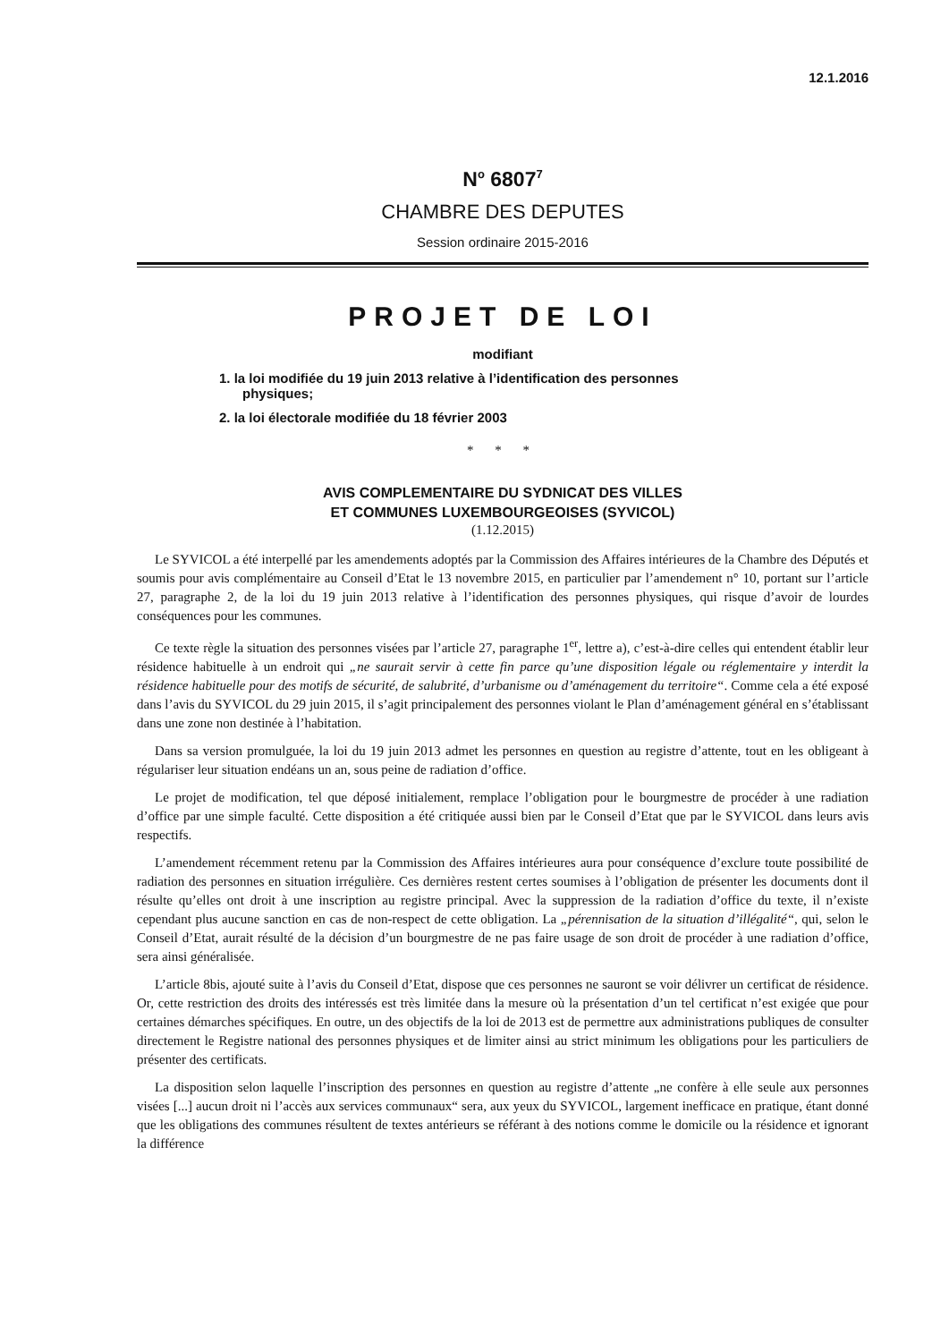12.1.2016
N<sup>o</sup> 6807<sup>7</sup>
CHAMBRE DES DEPUTES
Session ordinaire 2015-2016
PROJET DE LOI
modifiant
1. la loi modifiée du 19 juin 2013 relative à l’identification des personnes physiques;
2. la loi électorale modifiée du 18 février 2003
* * *
AVIS COMPLEMENTAIRE DU SYDNICAT DES VILLES
ET COMMUNES LUXEMBOURGEOISES (SYVICOL)
(1.12.2015)
Le SYVICOL a été interpellé par les amendements adoptés par la Commission des Affaires intérieures de la Chambre des Députés et soumis pour avis complémentaire au Conseil d’Etat le 13 novembre 2015, en particulier par l’amendement n° 10, portant sur l’article 27, paragraphe 2, de la loi du 19 juin 2013 relative à l’identification des personnes physiques, qui risque d’avoir de lourdes conséquences pour les communes.
Ce texte règle la situation des personnes visées par l’article 27, paragraphe 1<sup>er</sup>, lettre a), c’est-à-dire celles qui entendent établir leur résidence habituelle à un endroit qui „ne saurait servir à cette fin parce qu’une disposition légale ou réglementaire y interdit la résidence habituelle pour des motifs de sécurité, de salubrité, d’urbanisme ou d’aménagement du territoire“. Comme cela a été exposé dans l’avis du SYVICOL du 29 juin 2015, il s’agit principalement des personnes violant le Plan d’aménagement général en s’établissant dans une zone non destinée à l’habitation.
Dans sa version promulguée, la loi du 19 juin 2013 admet les personnes en question au registre d’attente, tout en les obligeant à régulariser leur situation endéans un an, sous peine de radiation d’office.
Le projet de modification, tel que déposé initialement, remplace l’obligation pour le bourgmestre de procéder à une radiation d’office par une simple faculté. Cette disposition a été critiquée aussi bien par le Conseil d’Etat que par le SYVICOL dans leurs avis respectifs.
L’amendement récemment retenu par la Commission des Affaires intérieures aura pour conséquence d’exclure toute possibilité de radiation des personnes en situation irrégulière. Ces dernières restent certes soumises à l’obligation de présenter les documents dont il résulte qu’elles ont droit à une inscription au registre principal. Avec la suppression de la radiation d’office du texte, il n’existe cependant plus aucune sanction en cas de non-respect de cette obligation. La „pérennisation de la situation d’illégalité“, qui, selon le Conseil d’Etat, aurait résulté de la décision d’un bourgmestre de ne pas faire usage de son droit de procéder à une radiation d’office, sera ainsi généralisée.
L’article 8bis, ajouté suite à l’avis du Conseil d’Etat, dispose que ces personnes ne sauront se voir délivrer un certificat de résidence. Or, cette restriction des droits des intéressés est très limitée dans la mesure où la présentation d’un tel certificat n’est exigée que pour certaines démarches spécifiques. En outre, un des objectifs de la loi de 2013 est de permettre aux administrations publiques de consulter directement le Registre national des personnes physiques et de limiter ainsi au strict minimum les obligations pour les particuliers de présenter des certificats.
La disposition selon laquelle l’inscription des personnes en question au registre d’attente „ne confère à elle seule aux personnes visées [...] aucun droit ni l’accès aux services communaux“ sera, aux yeux du SYVICOL, largement inefficace en pratique, étant donné que les obligations des communes résultent de textes antérieurs se référant à des notions comme le domicile ou la résidence et ignorant la différence